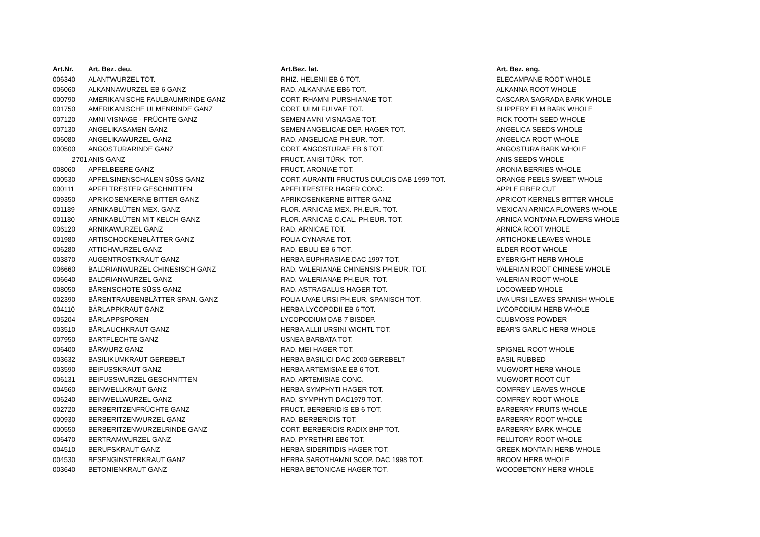| Art.Nr. | Art. Bez. deu. | Art.Bez. lat. | Art. Bez. eng. |
| --- | --- | --- | --- |
| 006340 | ALANTWURZEL TOT. | RHIZ. HELENII EB 6 TOT. | ELECAMPANE ROOT WHOLE |
| 006060 | ALKANNAWURZEL EB 6 GANZ | RAD. ALKANNAE EB6 TOT. | ALKANNA ROOT WHOLE |
| 000790 | AMERIKANISCHE FAULBAUMRINDE GANZ | CORT. RHAMNI PURSHIANAE TOT. | CASCARA SAGRADA BARK WHOLE |
| 001750 | AMERIKANISCHE ULMENRINDE GANZ | CORT. ULMI FULVAE TOT. | SLIPPERY ELM BARK WHOLE |
| 007120 | AMNI VISNAGE - FRÜCHTE GANZ | SEMEN AMNI VISNAGAE TOT. | PICK TOOTH SEED WHOLE |
| 007130 | ANGELIKASAMEN GANZ | SEMEN ANGELICAE DEP. HAGER TOT. | ANGELICA SEEDS WHOLE |
| 006080 | ANGELIKAWURZEL GANZ | RAD. ANGELICAE PH.EUR. TOT. | ANGELICA ROOT WHOLE |
| 000500 | ANGOSTURARINDE GANZ | CORT. ANGOSTURAE EB 6 TOT. | ANGOSTURA BARK WHOLE |
| 2701 | ANIS GANZ | FRUCT. ANISI TÜRK. TOT. | ANIS SEEDS WHOLE |
| 008060 | APFELBEERE GANZ | FRUCT. ARONIAE TOT. | ARONIA BERRIES WHOLE |
| 000530 | APFELSINENSCHALEN SÜSS GANZ | CORT. AURANTII FRUCTUS DULCIS DAB 1999 TOT. | ORANGE PEELS SWEET WHOLE |
| 000111 | APFELTRESTER GESCHNITTEN | APFELTRESTER HAGER CONC. | APPLE FIBER CUT |
| 009350 | APRIKOSENKERNE BITTER GANZ | APRIKOSENKERNE BITTER GANZ | APRICOT KERNELS BITTER WHOLE |
| 001189 | ARNIKABLÜTEN MEX. GANZ | FLOR. ARNICAE MEX. PH.EUR. TOT. | MEXICAN ARNICA FLOWERS WHOLE |
| 001180 | ARNIKABLÜTEN MIT KELCH GANZ | FLOR. ARNICAE C.CAL. PH.EUR. TOT. | ARNICA MONTANA FLOWERS WHOLE |
| 006120 | ARNIKAWURZEL GANZ | RAD. ARNICAE TOT. | ARNICA ROOT WHOLE |
| 001980 | ARTISCHOCKENBLÄTTER GANZ | FOLIA CYNARAE TOT. | ARTICHOKE LEAVES WHOLE |
| 006280 | ATTICHWURZEL GANZ | RAD. EBULI EB 6 TOT. | ELDER ROOT WHOLE |
| 003870 | AUGENTROSTKRAUT GANZ | HERBA EUPHRASIAE DAC 1997 TOT. | EYEBRIGHT HERB WHOLE |
| 006660 | BALDRIANWURZEL CHINESISCH GANZ | RAD. VALERIANAE CHINENSIS PH.EUR. TOT. | VALERIAN ROOT CHINESE WHOLE |
| 006640 | BALDRIANWURZEL GANZ | RAD. VALERIANAE PH.EUR. TOT. | VALERIAN ROOT WHOLE |
| 008050 | BÄRENSCHOTE SÜSS GANZ | RAD. ASTRAGALUS HAGER TOT. | LOCOWEED WHOLE |
| 002390 | BÄRENTRAUBENBLÄTTER SPAN. GANZ | FOLIA UVAE URSI PH.EUR. SPANISCH TOT. | UVA URSI LEAVES SPANISH WHOLE |
| 004110 | BÄRLAPPKRAUT GANZ | HERBA LYCOPODII EB 6 TOT. | LYCOPODIUM HERB WHOLE |
| 005204 | BÄRLAPPSPOREN | LYCOPODIUM DAB 7 BISDEP. | CLUBMOSS POWDER |
| 003510 | BÄRLAUCHKRAUT GANZ | HERBA ALLII URSINI WICHTL TOT. | BEAR'S GARLIC HERB WHOLE |
| 007950 | BARTFLECHTE GANZ | USNEA BARBATA TOT. | |
| 006400 | BÄRWURZ GANZ | RAD. MEI HAGER TOT. | SPIGNEL ROOT WHOLE |
| 003632 | BASILIKUMKRAUT GEREBELT | HERBA BASILICI DAC 2000 GEREBELT | BASIL RUBBED |
| 003590 | BEIFUSSKRAUT GANZ | HERBA ARTEMISIAE EB 6 TOT. | MUGWORT HERB WHOLE |
| 006131 | BEIFUSSWURZEL GESCHNITTEN | RAD. ARTEMISIAE CONC. | MUGWORT ROOT CUT |
| 004560 | BEINWELLKRAUT GANZ | HERBA SYMPHYTI HAGER TOT. | COMFREY LEAVES WHOLE |
| 006240 | BEINWELLWURZEL GANZ | RAD. SYMPHYTI DAC1979 TOT. | COMFREY ROOT WHOLE |
| 002720 | BERBERITZENFRÜCHTE GANZ | FRUCT. BERBERIDIS EB 6 TOT. | BARBERRY FRUITS WHOLE |
| 000930 | BERBERITZENWURZEL GANZ | RAD. BERBERIDIS TOT. | BARBERRY ROOT WHOLE |
| 000550 | BERBERITZENWURZELRINDE GANZ | CORT. BERBERIDIS RADIX BHP TOT. | BARBERRY BARK WHOLE |
| 006470 | BERTRAMWURZEL GANZ | RAD. PYRETHRI EB6 TOT. | PELLITORY ROOT WHOLE |
| 004510 | BERUFSKRAUT GANZ | HERBA SIDERITIDIS HAGER TOT. | GREEK MONTAIN HERB WHOLE |
| 004530 | BESENGINSTERKRAUT GANZ | HERBA SAROTHAMNI SCOP. DAC 1998 TOT. | BROOM HERB WHOLE |
| 003640 | BETONIENKRAUT GANZ | HERBA BETONICAE HAGER TOT. | WOODBETONY HERB WHOLE |